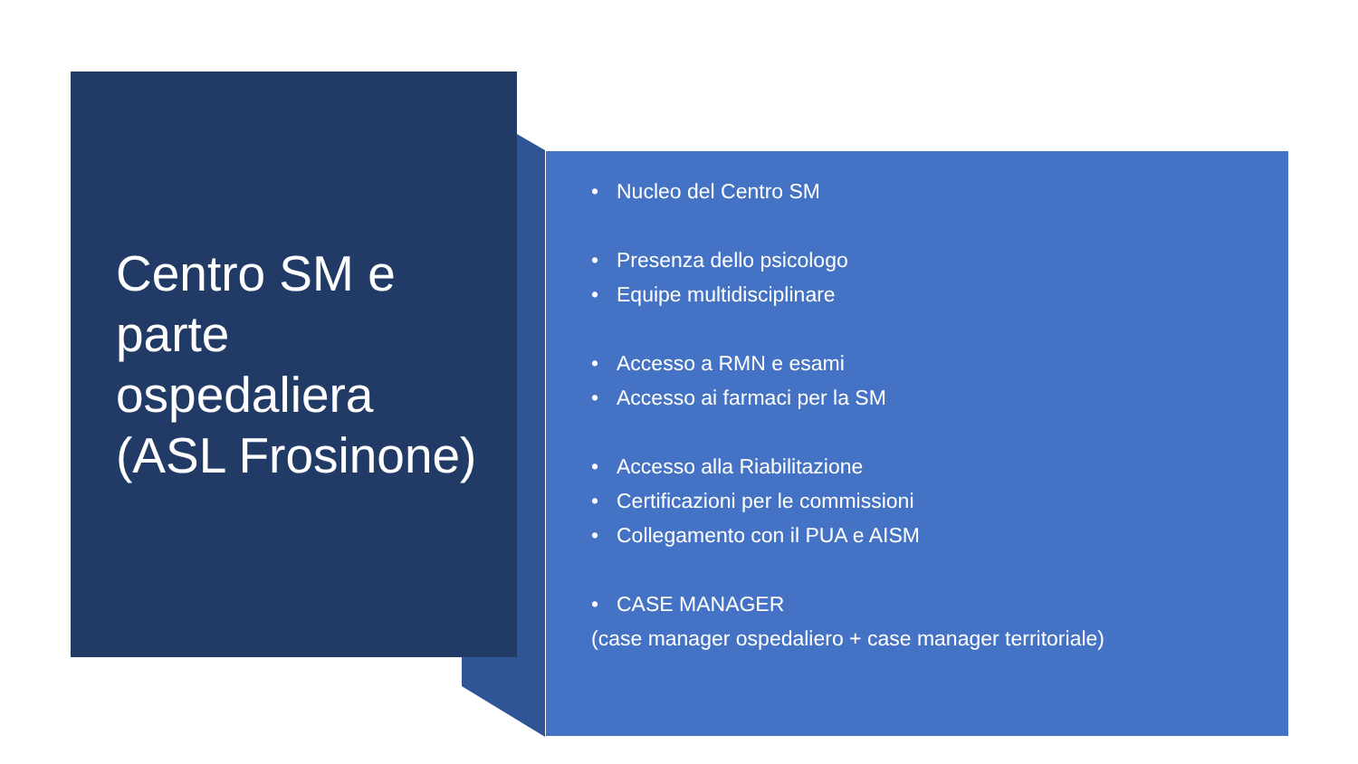Centro SM e
parte
ospedaliera
(ASL Frosinone)
• Nucleo del Centro SM
• Presenza dello psicologo
• Equipe multidisciplinare
• Accesso a RMN e esami
• Accesso ai farmaci per la SM
• Accesso alla Riabilitazione
• Certificazioni per le commissioni
• Collegamento con il PUA e AISM
• CASE MANAGER
(case manager ospedaliero + case manager territoriale)